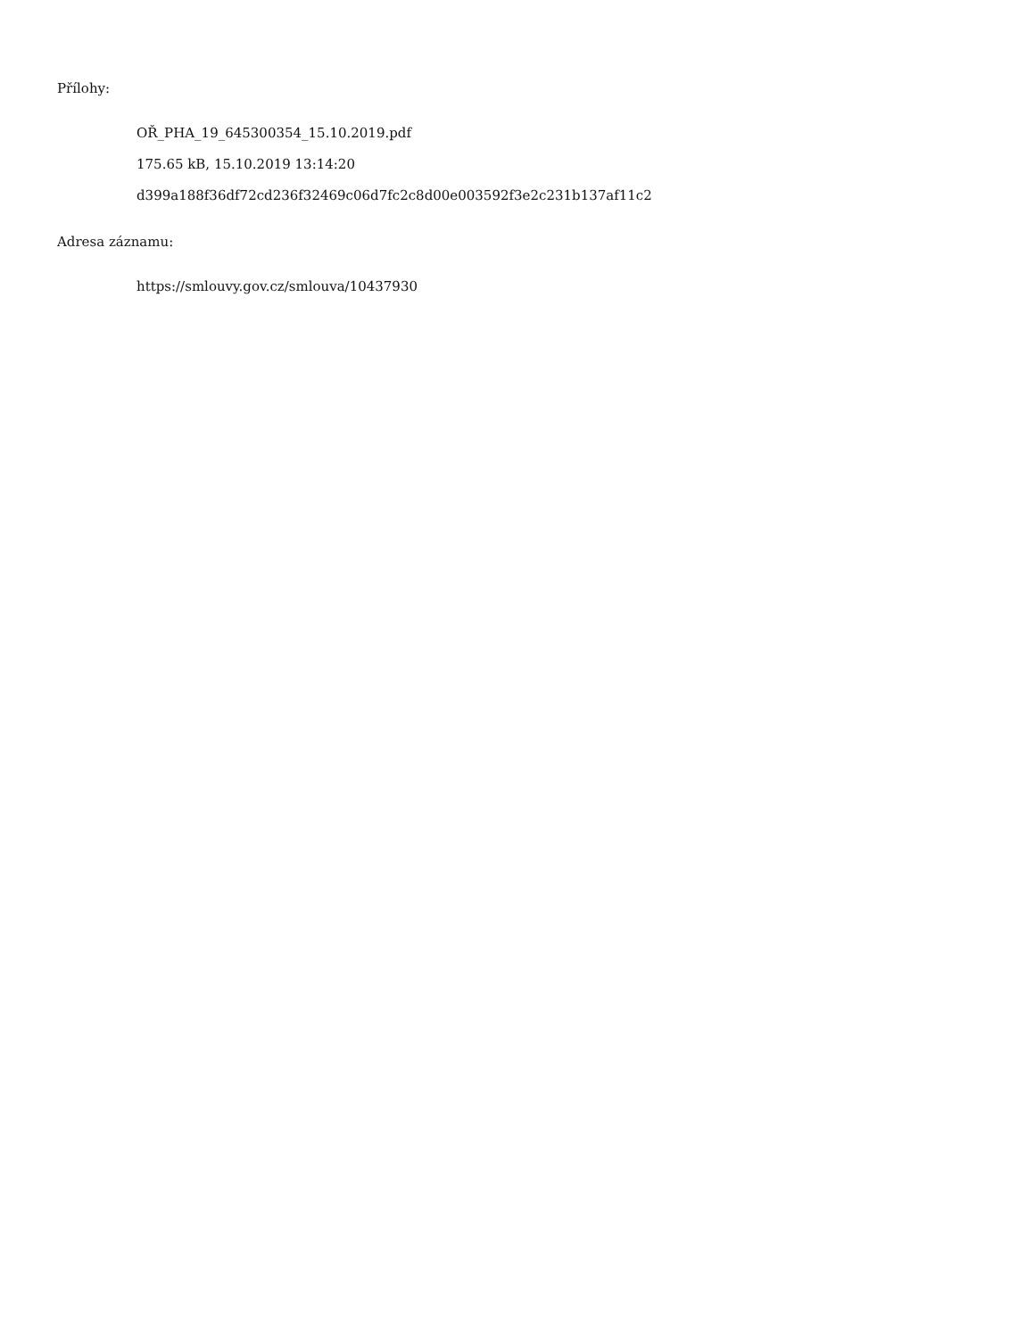Přílohy:
OŘ_PHA_19_645300354_15.10.2019.pdf
175.65 kB, 15.10.2019 13:14:20
d399a188f36df72cd236f32469c06d7fc2c8d00e003592f3e2c231b137af11c2
Adresa záznamu:
https://smlouvy.gov.cz/smlouva/10437930